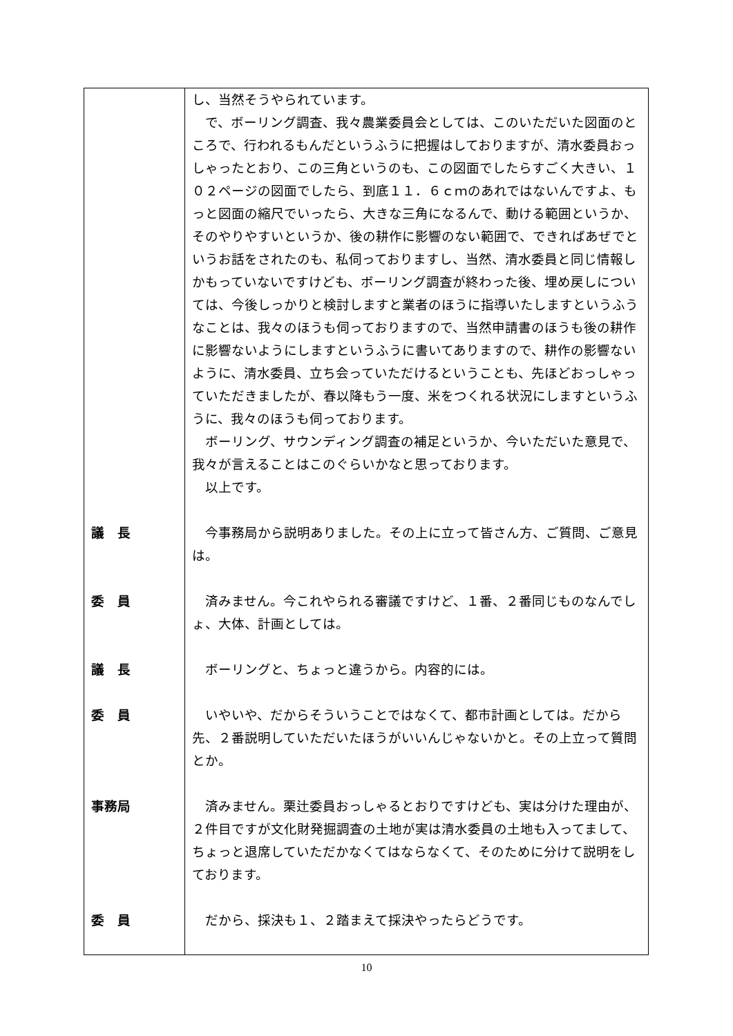| | し、当然そうやられています。 で、ボーリング調査、我々農業委員会としては、このいただいた図面のところで、行われるもんだというふうに把握はしておりますが、清水委員おっしゃったとおり、この三角というのも、この図面でしたらすごく大きい、１０２ページの図面でしたら、到底１１．６ｃｍのあれではないんですよ、もっと図面の縮尺でいったら、大きな三角になるんで、動ける範囲というか、そのやりやすいというか、後の耕作に影響のない範囲で、できればあぜでというお話をされたのも、私伺っておりますし、当然、清水委員と同じ情報しかもっていないですけども、ボーリング調査が終わった後、埋め戻しについては、今後しっかりと検討しますと業者のほうに指導いたしますというふうなことは、我々のほうも伺っておりますので、当然申請書のほうも後の耕作に影響ないようにしますというふうに書いてありますので、耕作の影響ないように、清水委員、立ち会っていただけるということも、先ほどおっしゃっていただきましたが、春以降もう一度、米をつくれる状況にしますというふうに、我々のほうも伺っております。 ボーリング、サウンディング調査の補足というか、今いただいた意見で、我々が言えることはこのぐらいかなと思っております。 以上です。 |
| 議 長 | 今事務局から説明ありました。その上に立って皆さん方、ご質問、ご意見は。 |
| 委 員 | 済みません。今これやられる審議ですけど、１番、２番同じものなんでしょ、大体、計画としては。 |
| 議 長 | ボーリングと、ちょっと違うから。内容的には。 |
| 委 員 | いやいや、だからそういうことではなくて、都市計画としては。だから先、２番説明していただいたほうがいいんじゃないかと。その上立って質問とか。 |
| 事務局 | 済みません。栗辻委員おっしゃるとおりですけども、実は分けた理由が、２件目ですが文化財発掘調査の土地が実は清水委員の土地も入ってまして、ちょっと退席していただかなくてはならなくて、そのために分けて説明をしております。 |
| 委 員 | だから、採決も１、２踏まえて採決やったらどうです。 |
10